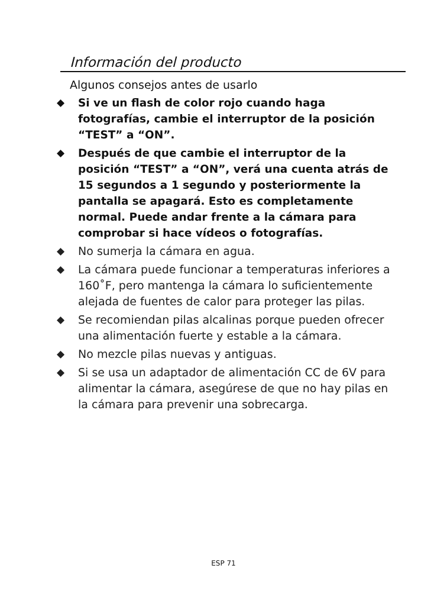Información del producto
Algunos consejos antes de usarlo
◆ Si ve un flash de color rojo cuando haga fotografías, cambie el interruptor de la posición “TEST” a “ON”.
◆ Después de que cambie el interruptor de la posición “TEST” a “ON”, verá una cuenta atrás de 15 segundos a 1 segundo y posteriormente la pantalla se apagará. Esto es completamente normal. Puede andar frente a la cámara para comprobar si hace vídeos o fotografías.
◆ No sumerja la cámara en agua.
◆ La cámara puede funcionar a temperaturas inferiores a 160˚F, pero mantenga la cámara lo suficientemente alejada de fuentes de calor para proteger las pilas.
◆ Se recomiendan pilas alcalinas porque pueden ofrecer una alimentación fuerte y estable a la cámara.
◆ No mezcle pilas nuevas y antiguas.
◆ Si se usa un adaptador de alimentación CC de 6V para alimentar la cámara, asegúrese de que no hay pilas en la cámara para prevenir una sobrecarga.
ESP 71